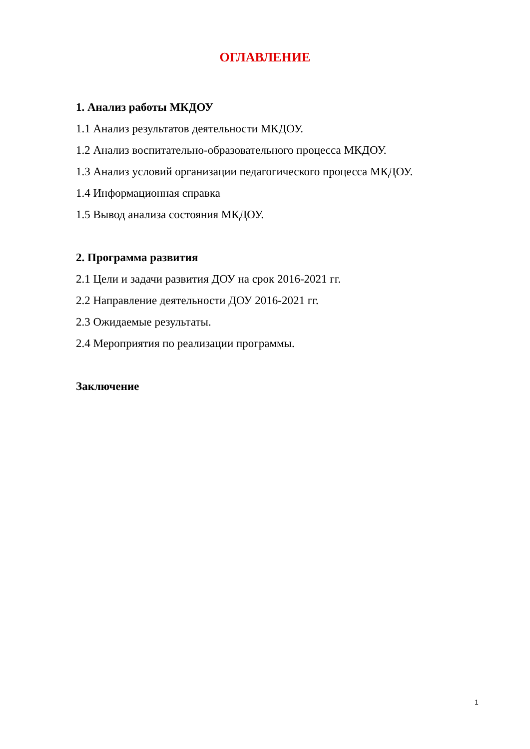ОГЛАВЛЕНИЕ
1. Анализ работы МКДОУ
1.1 Анализ результатов деятельности МКДОУ.
1.2 Анализ воспитательно-образовательного процесса МКДОУ.
1.3 Анализ условий организации педагогического процесса МКДОУ.
1.4 Информационная справка
1.5 Вывод анализа состояния МКДОУ.
2. Программа развития
2.1 Цели и задачи развития ДОУ на срок 2016-2021 гг.
2.2 Направление деятельности ДОУ 2016-2021 гг.
2.3 Ожидаемые результаты.
2.4 Мероприятия по реализации программы.
Заключение
1